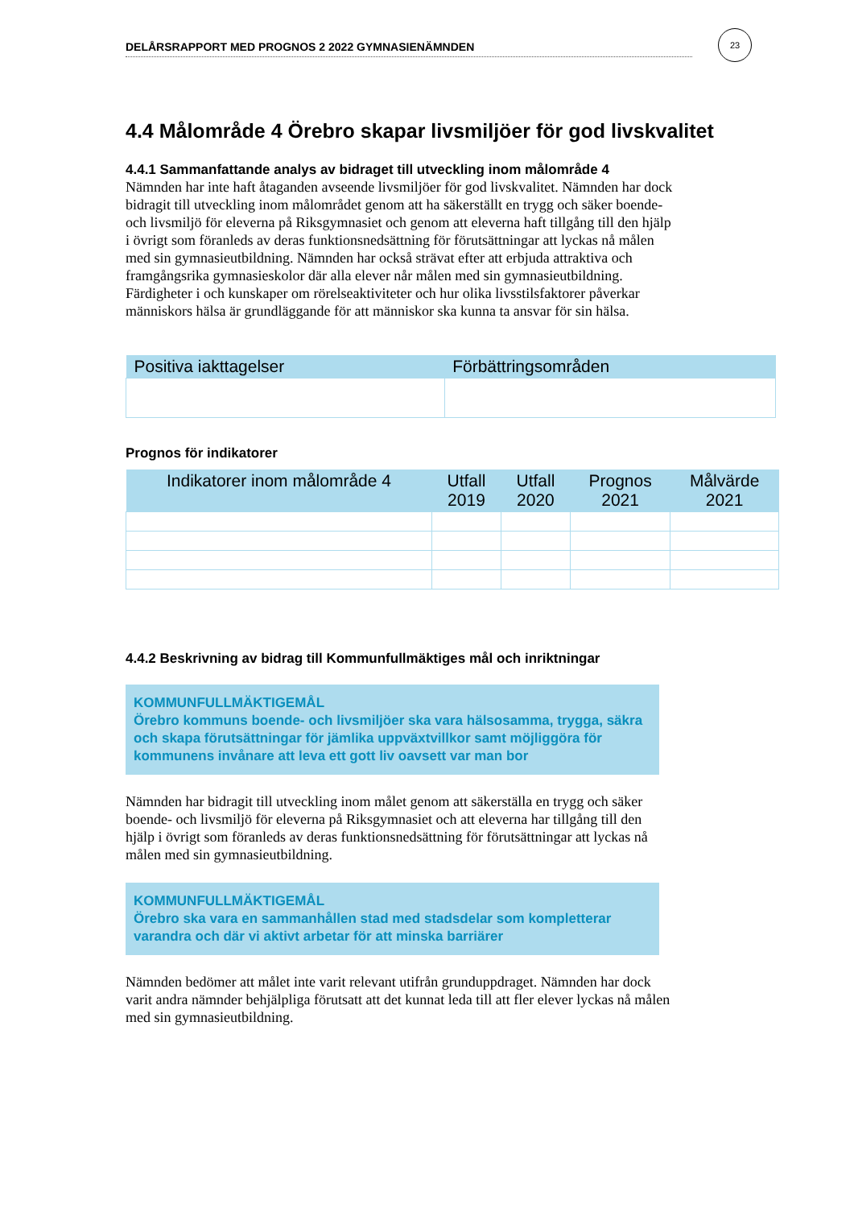DELÅRSRAPPORT MED PROGNOS 2 2022 GYMNASIENÄMNDEN
23
4.4 Målområde 4 Örebro skapar livsmiljöer för god livskvalitet
4.4.1 Sammanfattande analys av bidraget till utveckling inom målområde 4
Nämnden har inte haft åtaganden avseende livsmiljöer för god livskvalitet. Nämnden har dock bidragit till utveckling inom målområdet genom att ha säkerställt en trygg och säker boende- och livsmiljö för eleverna på Riksgymnasiet och genom att eleverna haft tillgång till den hjälp i övrigt som föranleds av deras funktionsnedsättning för förutsättningar att lyckas nå målen med sin gymnasieutbildning. Nämnden har också strävat efter att erbjuda attraktiva och framgångsrika gymnasieskolor där alla elever når målen med sin gymnasieutbildning. Färdigheter i och kunskaper om rörelseaktiviteter och hur olika livsstilsfaktorer påverkar människors hälsa är grundläggande för att människor ska kunna ta ansvar för sin hälsa.
| Positiva iakttagelser | Förbättringsområden |
| --- | --- |
Prognos för indikatorer
| Indikatorer inom målområde 4 | Utfall 2019 | Utfall 2020 | Prognos 2021 | Målvärde 2021 |
| --- | --- | --- | --- | --- |
4.4.2 Beskrivning av bidrag till Kommunfullmäktiges mål och inriktningar
KOMMUNFULLMÄKTIGEMÅL
Örebro kommuns boende- och livsmiljöer ska vara hälsosamma, trygga, säkra och skapa förutsättningar för jämlika uppväxtvillkor samt möjliggöra för kommunens invånare att leva ett gott liv oavsett var man bor
Nämnden har bidragit till utveckling inom målet genom att säkerställa en trygg och säker boende- och livsmiljö för eleverna på Riksgymnasiet och att eleverna har tillgång till den hjälp i övrigt som föranleds av deras funktionsnedsättning för förutsättningar att lyckas nå målen med sin gymnasieutbildning.
KOMMUNFULLMÄKTIGEMÅL
Örebro ska vara en sammanhållen stad med stadsdelar som kompletterar varandra och där vi aktivt arbetar för att minska barriärer
Nämnden bedömer att målet inte varit relevant utifrån grunduppdraget. Nämnden har dock varit andra nämnder behjälpliga förutsatt att det kunnat leda till att fler elever lyckas nå målen med sin gymnasieutbildning.